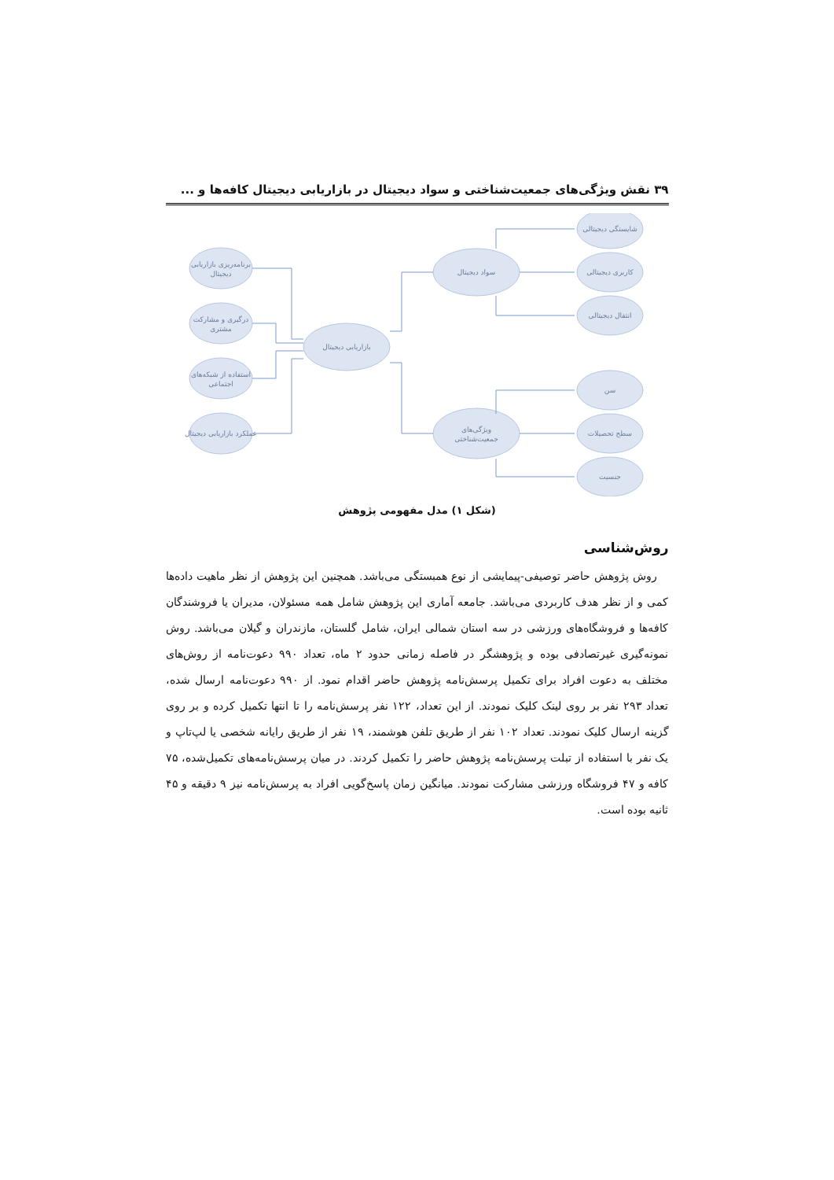۳۹ نقش ویژگی‌های جمعیت‌شناختی و سواد دیجیتال در بازاریابی دیجیتال کافه‌ها و ...
بازاریابی دیجیتال
سواد دیجیتال
ویژگی‌های
جمعیت‌شناختی
شایستگی دیجیتالی
کاربری دیجیتالی
انتقال دیجیتالی
سن
سطح تحصیلات
جنسیت
برنامه‌ریزی بازاریابی
دیجیتال
درگیری و مشارکت
مشتری
استفاده از شبکه‌های
اجتماعی
عملکرد بازاریابی دیجیتال
(شکل ۱) مدل مفهومی پژوهش
روش‌شناسی
روش پژوهش حاضر توصیفی-پیمایشی از نوع همبستگی می‌باشد. همچنین این پژوهش از نظر ماهیت داده‌ها کمی و از نظر هدف کاربردی می‌باشد. جامعه آماری این پژوهش شامل همه مسئولان، مدیران یا فروشندگان کافه‌ها و فروشگاه‌های ورزشی در سه استان شمالی ایران، شامل گلستان، مازندران و گیلان می‌باشد. روش نمونه‌گیری غیرتصادفی بوده و پژوهشگر در فاصله زمانی حدود ۲ ماه، تعداد ۹۹۰ دعوت‌نامه از روش‌های مختلف به دعوت افراد برای تکمیل پرسش‌نامه پژوهش حاضر اقدام نمود. از ۹۹۰ دعوت‌نامه ارسال شده، تعداد ۲۹۳ نفر بر روی لینک کلیک نمودند. از این تعداد، ۱۲۲ نفر پرسش‌نامه را تا انتها تکمیل کرده و بر روی گزینه ارسال کلیک نمودند. تعداد ۱۰۲ نفر از طریق تلفن هوشمند، ۱۹ نفر از طریق رایانه شخصی یا لپ‌تاپ و یک نفر با استفاده از تبلت پرسش‌نامه پژوهش حاضر را تکمیل کردند. در میان پرسش‌نامه‌های تکمیل‌شده، ۷۵ کافه و ۴۷ فروشگاه ورزشی مشارکت نمودند. میانگین زمان پاسخ‌گویی افراد به پرسش‌نامه نیز ۹ دقیقه و ۴۵ ثانیه بوده است.